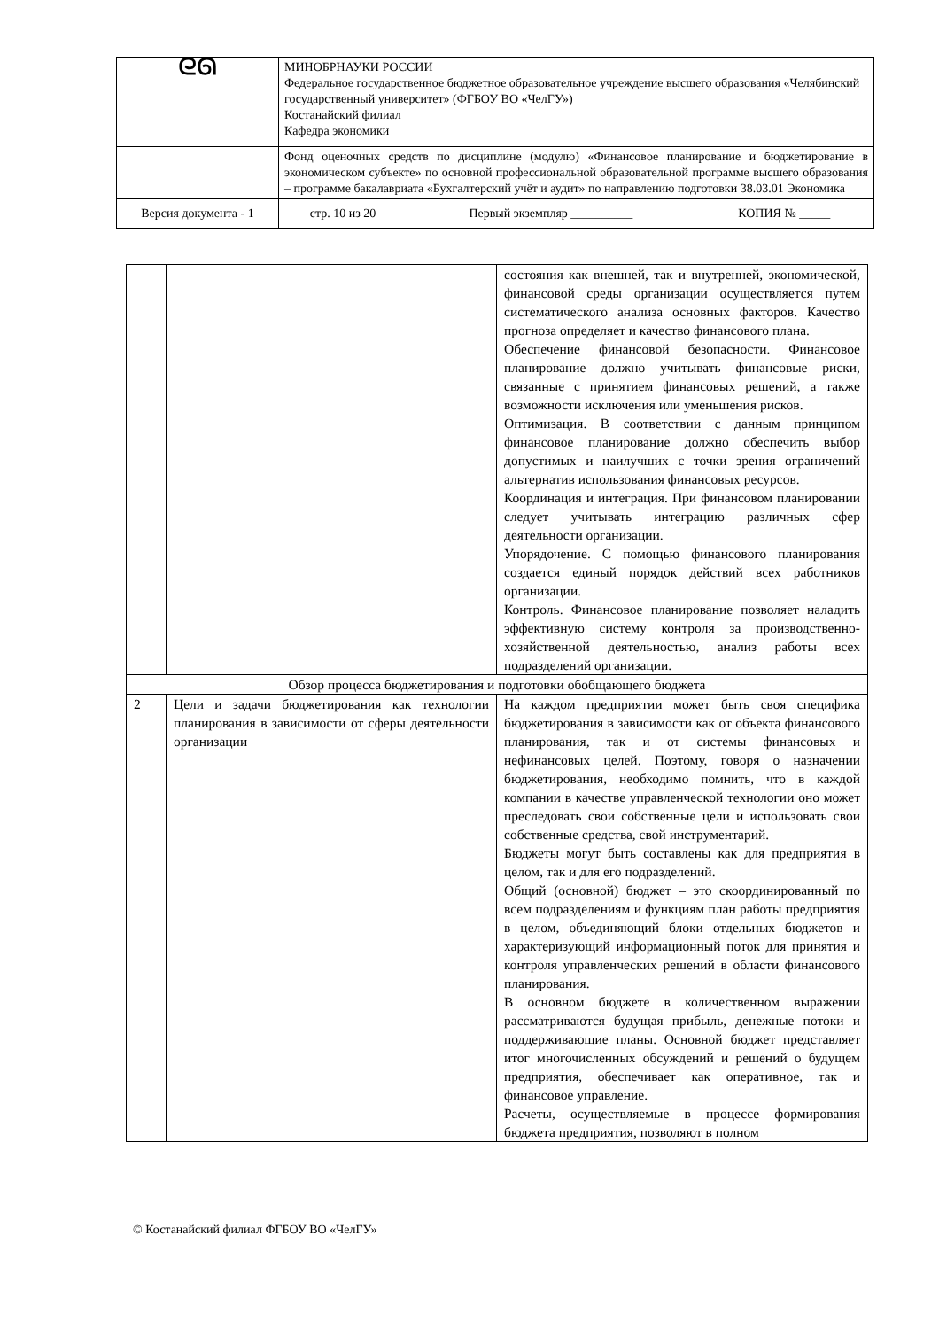| ᘓᘏ | МИНОБРНАУКИ РОССИИ Федеральное государственное бюджетное образовательное учреждение высшего образования «Челябинский государственный университет» (ФГБОУ ВО «ЧелГУ») Костанайский филиал Кафедра экономики | | | |
| | Фонд оценочных средств по дисциплине (модулю) «Финансовое планирование и бюджетирование в экономическом субъекте» по основной профессиональной образовательной программе высшего образования – программе бакалавриата «Бухгалтерский учёт и аудит» по направлению подготовки 38.03.01 Экономика | | | |
| Версия документа - 1 | | стр. 10 из 20 | Первый экземпляр __________ | КОПИЯ № _____ |
| | | состояния как внешней, так и внутренней, экономической, финансовой среды организации осуществляется путем систематического анализа основных факторов. Качество прогноза определяет и качество финансового плана. Обеспечение финансовой безопасности. Финансовое планирование должно учитывать финансовые риски, связанные с принятием финансовых решений, а также возможности исключения или уменьшения рисков. Оптимизация. В соответствии с данным принципом финансовое планирование должно обеспечить выбор допустимых и наилучших с точки зрения ограничений альтернатив использования финансовых ресурсов. Координация и интеграция. При финансовом планировании следует учитывать интеграцию различных сфер деятельности организации. Упорядочение. С помощью финансового планирования создается единый порядок действий всех работников организации. Контроль. Финансовое планирование позволяет наладить эффективную систему контроля за производственно-хозяйственной деятельностью, анализ работы всех подразделений организации. |
| Обзор процесса бюджетирования и подготовки обобщающего бюджета | | |
| 2 | Цели и задачи бюджетирования как технологии планирования в зависимости от сферы деятельности организации | На каждом предприятии может быть своя специфика бюджетирования в зависимости как от объекта финансового планирования, так и от системы финансовых и нефинансовых целей. Поэтому, говоря о назначении бюджетирования, необходимо помнить, что в каждой компании в качестве управленческой технологии оно может преследовать свои собственные цели и использовать свои собственные средства, свой инструментарий. Бюджеты могут быть составлены как для предприятия в целом, так и для его подразделений. Общий (основной) бюджет – это скоординированный по всем подразделениям и функциям план работы предприятия в целом, объединяющий блоки отдельных бюджетов и характеризующий информационный поток для принятия и контроля управленческих решений в области финансового планирования. В основном бюджете в количественном выражении рассматриваются будущая прибыль, денежные потоки и поддерживающие планы. Основной бюджет представляет итог многочисленных обсуждений и решений о будущем предприятия, обеспечивает как оперативное, так и финансовое управление. Расчеты, осуществляемые в процессе формирования бюджета предприятия, позволяют в полном |
© Костанайский филиал ФГБОУ ВО «ЧелГУ»